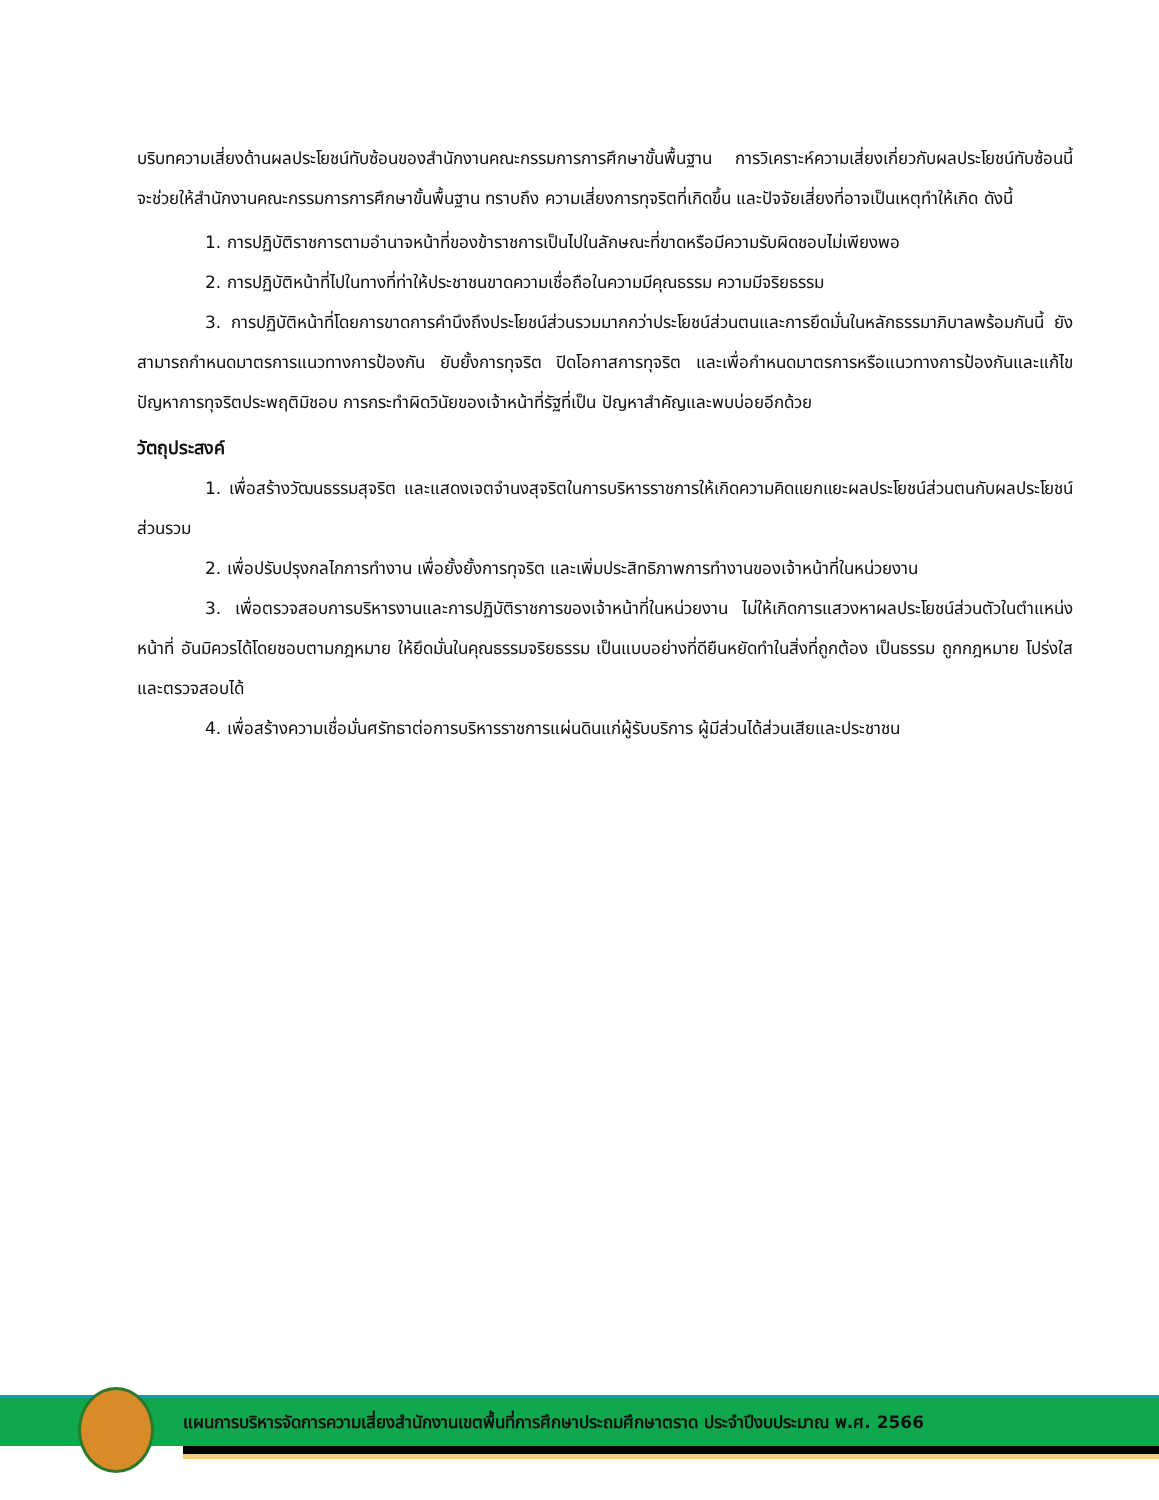บริบทความเสี่ยงด้านผลประโยชน์ทับซ้อนของสำนักงานคณะกรรมการการศึกษาขั้นพื้นฐาน การวิเคราะห์ความเสี่ยงเกี่ยวกับผลประโยชน์ทับซ้อนนี้ จะช่วยให้สำนักงานคณะกรรมการการศึกษาขั้นพื้นฐาน ทราบถึง ความเสี่ยงการทุจริตที่เกิดขึ้น และปัจจัยเสี่ยงที่อาจเป็นเหตุทำให้เกิด ดังนี้
1. การปฏิบัติราชการตามอำนาจหน้าที่ของข้าราชการเป็นไปในลักษณะที่ขาดหรือมีความรับผิดชอบไม่เพียงพอ
2. การปฏิบัติหน้าที่ไปในทางที่ท่าให้ประชาชนขาดความเชื่อถือในความมีคุณธรรม ความมีจริยธรรม
3. การปฏิบัติหน้าที่โดยการขาดการคำนึงถึงประโยชน์ส่วนรวมมากกว่าประโยชน์ส่วนตนและการยึดมั่นในหลักธรรมาภิบาลพร้อมกันนี้ ยังสามารถกำหนดมาตรการแนวทางการป้องกัน ยับยั้งการทุจริต ปิดโอกาสการทุจริต และเพื่อกำหนดมาตรการหรือแนวทางการป้องกันและแก้ไขปัญหาการทุจริตประพฤติมิชอบ การกระทำผิดวินัยของเจ้าหน้าที่รัฐที่เป็น ปัญหาสำคัญและพบบ่อยอีกด้วย
วัตถุประสงค์
1. เพื่อสร้างวัฒนธรรมสุจริต และแสดงเจตจำนงสุจริตในการบริหารราชการให้เกิดความคิดแยกแยะผลประโยชน์ส่วนตนกับผลประโยชน์ส่วนรวม
2. เพื่อปรับปรุงกลไกการทำงาน เพื่อยั้งยั้งการทุจริต และเพิ่มประสิทธิภาพการทำงานของเจ้าหน้าที่ในหน่วยงาน
3. เพื่อตรวจสอบการบริหารงานและการปฏิบัติราชการของเจ้าหน้าที่ในหน่วยงาน ไม่ให้เกิดการแสวงหาผลประโยชน์ส่วนตัวในตำแหน่งหน้าที่ อันมิควรได้โดยชอบตามกฎหมาย ให้ยึดมั่นในคุณธรรมจริยธรรม เป็นแบบอย่างที่ดียืนหยัดทำในสิ่งที่ถูกต้อง เป็นธรรม ถูกกฎหมาย โปร่งใส และตรวจสอบได้
4. เพื่อสร้างความเชื่อมั่นศรัทธาต่อการบริหารราชการแผ่นดินแก่ผู้รับบริการ ผู้มีส่วนได้ส่วนเสียและประชาชน
แผนการบริหารจัดการความเสี่ยงสำนักงานเขตพื้นที่การศึกษาประถมศึกษาตราด ประจำปีงบประมาณ พ.ศ. 2566